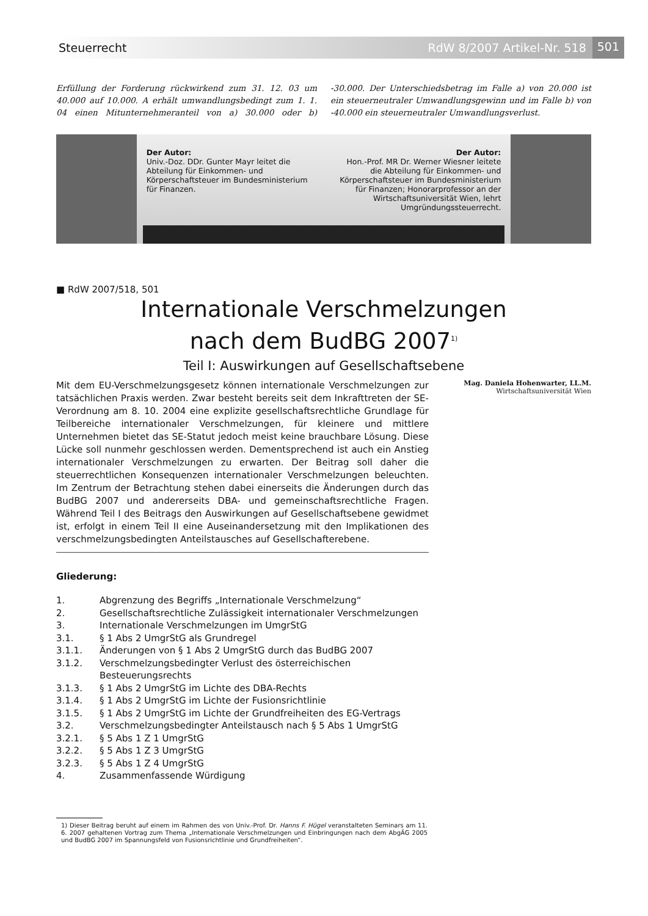Steuerrecht RdW 8/2007 Artikel-Nr. 518
501
Erfüllung der Forderung rückwirkend zum 31. 12. 03 um 40.000 auf 10.000. A erhält umwandlungsbedingt zum 1. 1. 04 einen Mitunternehmeranteil von a) 30.000 oder b) -30.000. Der Unterschiedsbetrag im Falle a) von 20.000 ist ein steuerneutraler Umwandlungsgewinn und im Falle b) von -40.000 ein steuerneutraler Umwandlungsverlust.
Der Autor:
Univ.-Doz. DDr. Gunter Mayr leitet die Abteilung für Einkommen- und Körperschaftsteuer im Bundesministerium für Finanzen.
Der Autor:
Hon.-Prof. MR Dr. Werner Wiesner leitete die Abteilung für Einkommen- und Körperschaftsteuer im Bundesministerium für Finanzen; Honorarprofessor an der Wirtschaftsuniversität Wien, lehrt Umgründungssteuerrecht.
■ RdW 2007/518, 501
Internationale Verschmelzungen
nach dem BudBG 2007<sup>1)</sup>
Teil I: Auswirkungen auf Gesellschaftsebene
Mit dem EU-Verschmelzungsgesetz können internationale Verschmelzungen zur tatsächlichen Praxis werden. Zwar besteht bereits seit dem Inkrafttreten der SE-Verordnung am 8. 10. 2004 eine explizite gesellschaftsrechtliche Grundlage für Teilbereiche internationaler Verschmelzungen, für kleinere und mittlere Unternehmen bietet das SE-Statut jedoch meist keine brauchbare Lösung. Diese Lücke soll nunmehr geschlossen werden. Dementsprechend ist auch ein Anstieg internationaler Verschmelzungen zu erwarten. Der Beitrag soll daher die steuerrechtlichen Konsequenzen internationaler Verschmelzungen beleuchten. Im Zentrum der Betrachtung stehen dabei einerseits die Änderungen durch das BudBG 2007 und andererseits DBA- und gemeinschaftsrechtliche Fragen. Während Teil I des Beitrags den Auswirkungen auf Gesellschaftsebene gewidmet ist, erfolgt in einem Teil II eine Auseinandersetzung mit den Implikationen des verschmelzungsbedingten Anteilstausches auf Gesellschafterebene.
Mag. Daniela Hohenwarter, LL.M.
Wirtschaftsuniversität Wien
Gliederung:
1. Abgrenzung des Begriffs „Internationale Verschmelzung“
2. Gesellschaftsrechtliche Zulässigkeit internationaler Verschmelzungen
3. Internationale Verschmelzungen im UmgrStG
3.1. § 1 Abs 2 UmgrStG als Grundregel
3.1.1. Änderungen von § 1 Abs 2 UmgrStG durch das BudBG 2007
3.1.2. Verschmelzungsbedingter Verlust des österreichischen Besteuerungsrechts
3.1.3. § 1 Abs 2 UmgrStG im Lichte des DBA-Rechts
3.1.4. § 1 Abs 2 UmgrStG im Lichte der Fusionsrichtlinie
3.1.5. § 1 Abs 2 UmgrStG im Lichte der Grundfreiheiten des EG-Vertrags
3.2. Verschmelzungsbedingter Anteilstausch nach § 5 Abs 1 UmgrStG
3.2.1. § 5 Abs 1 Z 1 UmgrStG
3.2.2. § 5 Abs 1 Z 3 UmgrStG
3.2.3. § 5 Abs 1 Z 4 UmgrStG
4. Zusammenfassende Würdigung
1) Dieser Beitrag beruht auf einem im Rahmen des von Univ.-Prof. Dr. Hanns F. Hügel veranstalteten Seminars am 11. 6. 2007 gehaltenen Vortrag zum Thema „Internationale Verschmelzungen und Einbringungen nach dem AbgÄG 2005 und BudBG 2007 im Spannungsfeld von Fusionsrichtlinie und Grundfreiheiten“.